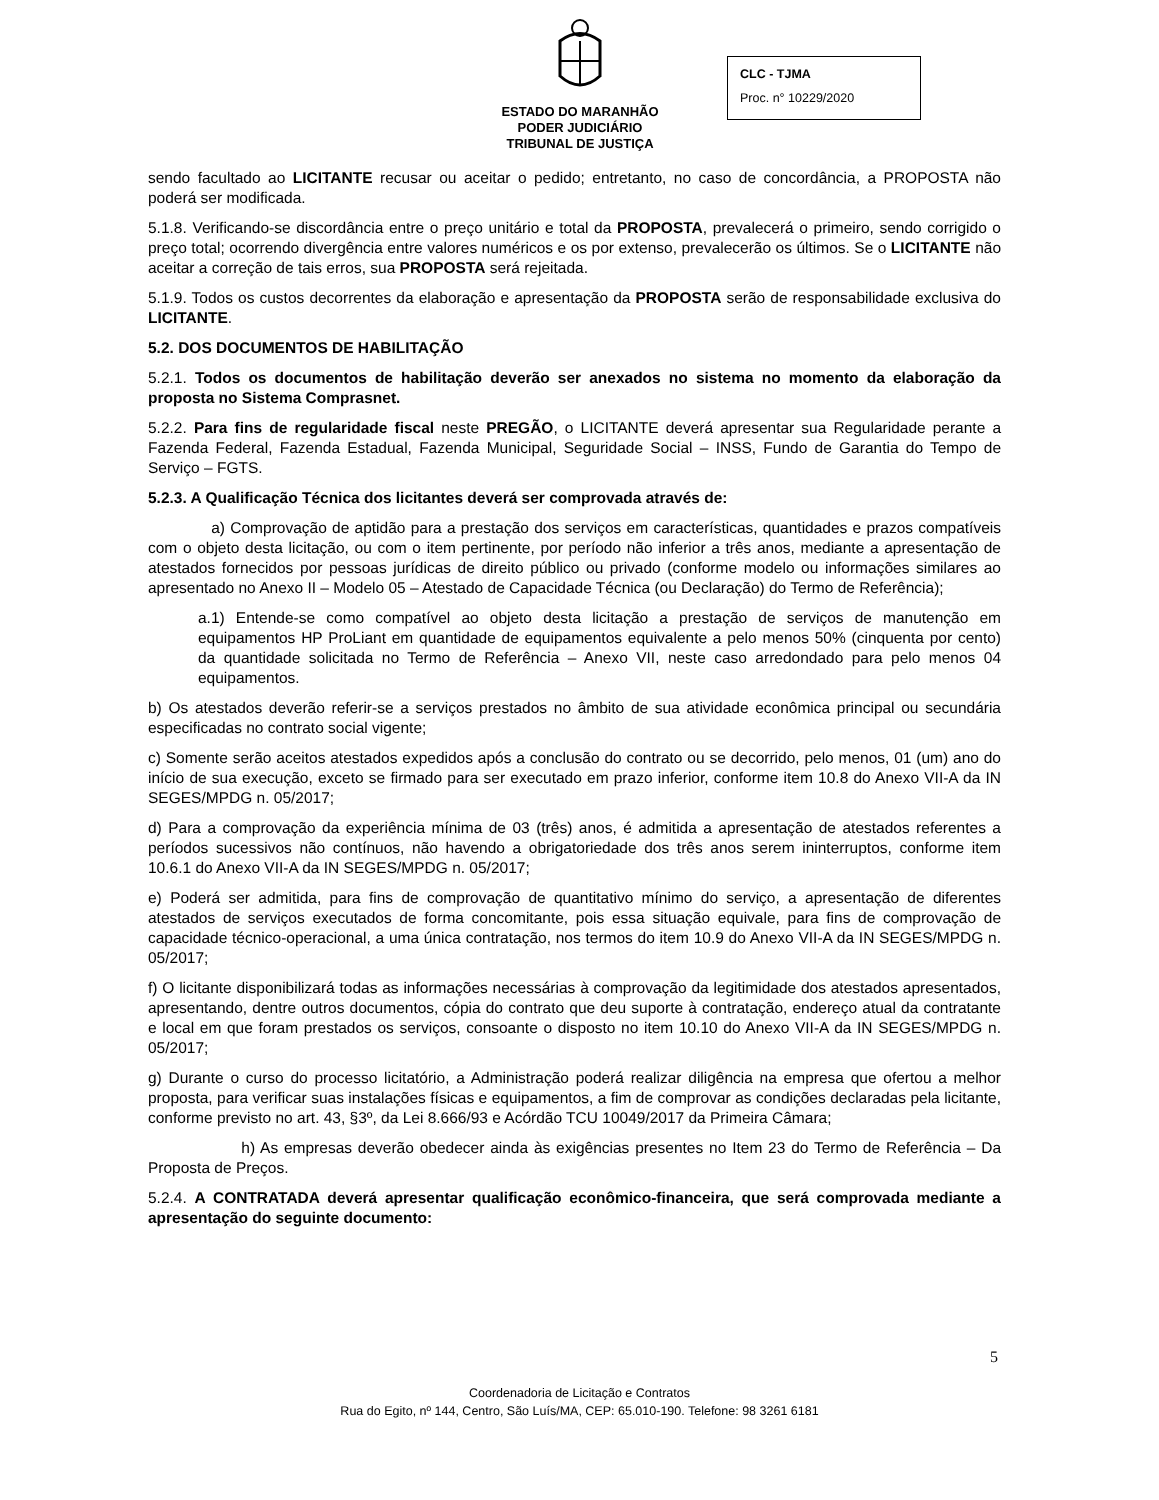ESTADO DO MARANHÃO
PODER JUDICIÁRIO
TRIBUNAL DE JUSTIÇA
CLC - TJMA
Proc. n° 10229/2020
sendo facultado ao LICITANTE recusar ou aceitar o pedido; entretanto, no caso de concordância, a PROPOSTA não poderá ser modificada.
5.1.8. Verificando-se discordância entre o preço unitário e total da PROPOSTA, prevalecerá o primeiro, sendo corrigido o preço total; ocorrendo divergência entre valores numéricos e os por extenso, prevalecerão os últimos. Se o LICITANTE não aceitar a correção de tais erros, sua PROPOSTA será rejeitada.
5.1.9. Todos os custos decorrentes da elaboração e apresentação da PROPOSTA serão de responsabilidade exclusiva do LICITANTE.
5.2. DOS DOCUMENTOS DE HABILITAÇÃO
5.2.1. Todos os documentos de habilitação deverão ser anexados no sistema no momento da elaboração da proposta no Sistema Comprasnet.
5.2.2. Para fins de regularidade fiscal neste PREGÃO, o LICITANTE deverá apresentar sua Regularidade perante a Fazenda Federal, Fazenda Estadual, Fazenda Municipal, Seguridade Social – INSS, Fundo de Garantia do Tempo de Serviço – FGTS.
5.2.3. A Qualificação Técnica dos licitantes deverá ser comprovada através de:
a) Comprovação de aptidão para a prestação dos serviços em características, quantidades e prazos compatíveis com o objeto desta licitação, ou com o item pertinente, por período não inferior a três anos, mediante a apresentação de atestados fornecidos por pessoas jurídicas de direito público ou privado (conforme modelo ou informações similares ao apresentado no Anexo II – Modelo 05 – Atestado de Capacidade Técnica (ou Declaração) do Termo de Referência);
a.1) Entende-se como compatível ao objeto desta licitação a prestação de serviços de manutenção em equipamentos HP ProLiant em quantidade de equipamentos equivalente a pelo menos 50% (cinquenta por cento) da quantidade solicitada no Termo de Referência – Anexo VII, neste caso arredondado para pelo menos 04 equipamentos.
b) Os atestados deverão referir-se a serviços prestados no âmbito de sua atividade econômica principal ou secundária especificadas no contrato social vigente;
c) Somente serão aceitos atestados expedidos após a conclusão do contrato ou se decorrido, pelo menos, 01 (um) ano do início de sua execução, exceto se firmado para ser executado em prazo inferior, conforme item 10.8 do Anexo VII-A da IN SEGES/MPDG n. 05/2017;
d) Para a comprovação da experiência mínima de 03 (três) anos, é admitida a apresentação de atestados referentes a períodos sucessivos não contínuos, não havendo a obrigatoriedade dos três anos serem ininterruptos, conforme item 10.6.1 do Anexo VII-A da IN SEGES/MPDG n. 05/2017;
e) Poderá ser admitida, para fins de comprovação de quantitativo mínimo do serviço, a apresentação de diferentes atestados de serviços executados de forma concomitante, pois essa situação equivale, para fins de comprovação de capacidade técnico-operacional, a uma única contratação, nos termos do item 10.9 do Anexo VII-A da IN SEGES/MPDG n. 05/2017;
f) O licitante disponibilizará todas as informações necessárias à comprovação da legitimidade dos atestados apresentados, apresentando, dentre outros documentos, cópia do contrato que deu suporte à contratação, endereço atual da contratante e local em que foram prestados os serviços, consoante o disposto no item 10.10 do Anexo VII-A da IN SEGES/MPDG n. 05/2017;
g) Durante o curso do processo licitatório, a Administração poderá realizar diligência na empresa que ofertou a melhor proposta, para verificar suas instalações físicas e equipamentos, a fim de comprovar as condições declaradas pela licitante, conforme previsto no art. 43, §3º, da Lei 8.666/93 e Acórdão TCU 10049/2017 da Primeira Câmara;
h) As empresas deverão obedecer ainda às exigências presentes no Item 23 do Termo de Referência – Da Proposta de Preços.
5.2.4. A CONTRATADA deverá apresentar qualificação econômico-financeira, que será comprovada mediante a apresentação do seguinte documento:
5
Coordenadoria de Licitação e Contratos
Rua do Egito, nº 144, Centro, São Luís/MA, CEP: 65.010-190. Telefone: 98 3261 6181